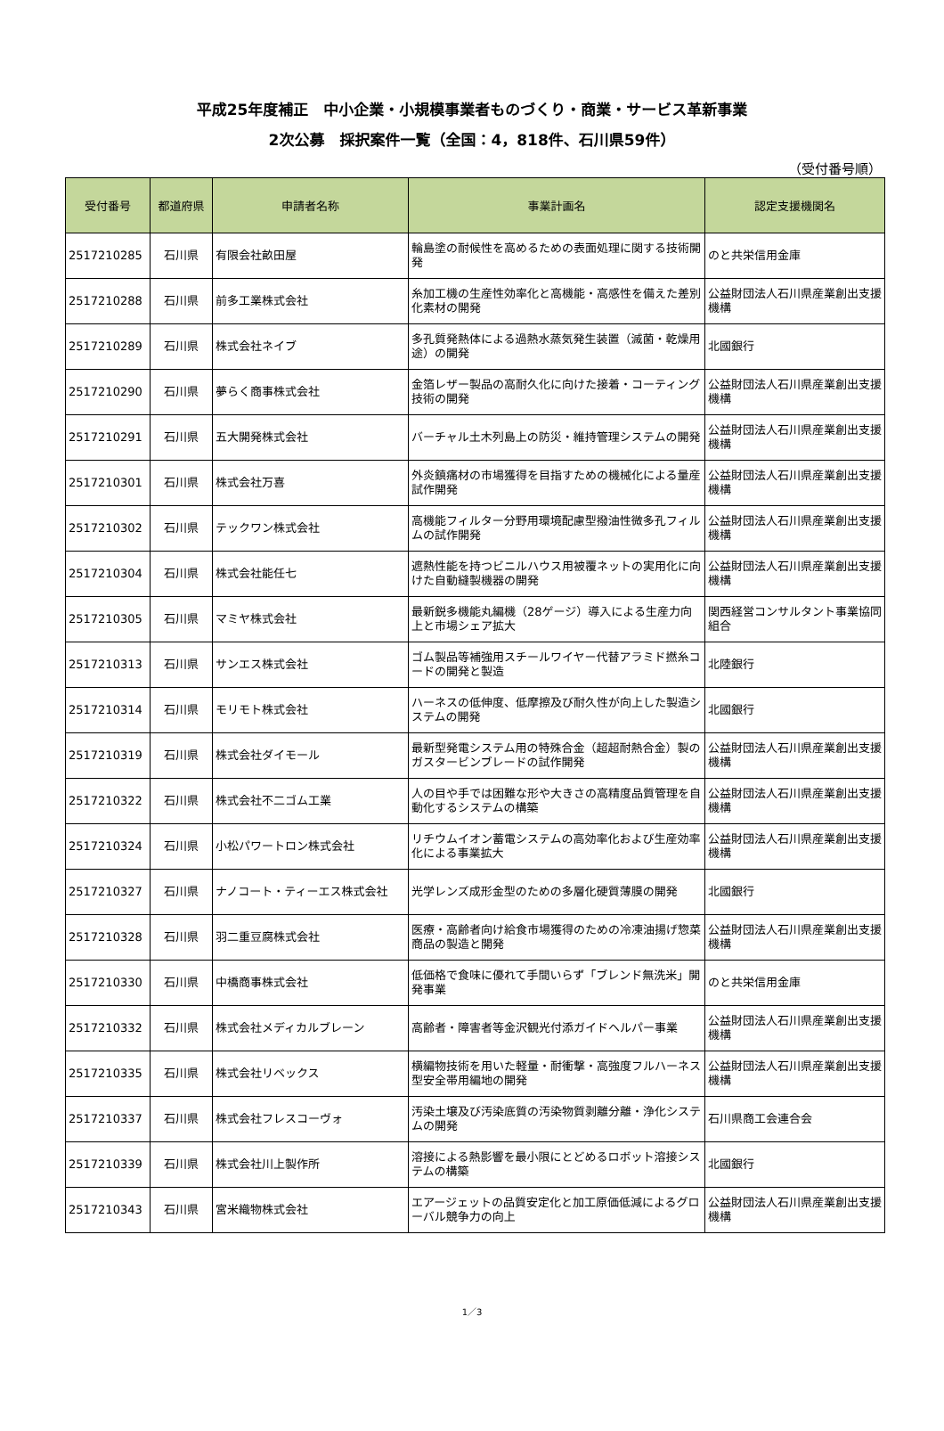平成25年度補正　中小企業・小規模事業者ものづくり・商業・サービス革新事業
2次公募　採択案件一覧（全国：4，818件、石川県59件）
（受付番号順）
| 受付番号 | 都道府県 | 申請者名称 | 事業計画名 | 認定支援機関名 |
| --- | --- | --- | --- | --- |
| 2517210285 | 石川県 | 有限会社畝田屋 | 輪島塗の耐候性を高めるための表面処理に関する技術開発 | のと共栄信用金庫 |
| 2517210288 | 石川県 | 前多工業株式会社 | 糸加工機の生産性効率化と高機能・高感性を備えた差別化素材の開発 | 公益財団法人石川県産業創出支援機構 |
| 2517210289 | 石川県 | 株式会社ネイブ | 多孔質発熱体による過熱水蒸気発生装置（滅菌・乾燥用途）の開発 | 北國銀行 |
| 2517210290 | 石川県 | 夢らく商事株式会社 | 金箔レザー製品の高耐久化に向けた接着・コーティング技術の開発 | 公益財団法人石川県産業創出支援機構 |
| 2517210291 | 石川県 | 五大開発株式会社 | バーチャル土木列島上の防災・維持管理システムの開発 | 公益財団法人石川県産業創出支援機構 |
| 2517210301 | 石川県 | 株式会社万喜 | 外炎鎮痛材の市場獲得を目指すための機械化による量産試作開発 | 公益財団法人石川県産業創出支援機構 |
| 2517210302 | 石川県 | テックワン株式会社 | 高機能フィルター分野用環境配慮型撥油性微多孔フィルムの試作開発 | 公益財団法人石川県産業創出支援機構 |
| 2517210304 | 石川県 | 株式会社能任七 | 遮熱性能を持つビニルハウス用被覆ネットの実用化に向けた自動縫製機器の開発 | 公益財団法人石川県産業創出支援機構 |
| 2517210305 | 石川県 | マミヤ株式会社 | 最新鋭多機能丸編機（28ゲージ）導入による生産力向上と市場シェア拡大 | 関西経営コンサルタント事業協同組合 |
| 2517210313 | 石川県 | サンエス株式会社 | ゴム製品等補強用スチールワイヤー代替アラミド撚糸コードの開発と製造 | 北陸銀行 |
| 2517210314 | 石川県 | モリモト株式会社 | ハーネスの低伸度、低摩擦及び耐久性が向上した製造システムの開発 | 北國銀行 |
| 2517210319 | 石川県 | 株式会社ダイモール | 最新型発電システム用の特殊合金（超超耐熱合金）製のガスタービンブレードの試作開発 | 公益財団法人石川県産業創出支援機構 |
| 2517210322 | 石川県 | 株式会社不二ゴム工業 | 人の目や手では困難な形や大きさの高精度品質管理を自動化するシステムの構築 | 公益財団法人石川県産業創出支援機構 |
| 2517210324 | 石川県 | 小松パワートロン株式会社 | リチウムイオン蓄電システムの高効率化および生産効率化による事業拡大 | 公益財団法人石川県産業創出支援機構 |
| 2517210327 | 石川県 | ナノコート・ティーエス株式会社 | 光学レンズ成形金型のための多層化硬質薄膜の開発 | 北國銀行 |
| 2517210328 | 石川県 | 羽二重豆腐株式会社 | 医療・高齢者向け給食市場獲得のための冷凍油揚げ惣菜商品の製造と開発 | 公益財団法人石川県産業創出支援機構 |
| 2517210330 | 石川県 | 中橋商事株式会社 | 低価格で食味に優れて手間いらず「ブレンド無洗米」開発事業 | のと共栄信用金庫 |
| 2517210332 | 石川県 | 株式会社メディカルブレーン | 高齢者・障害者等金沢観光付添ガイドヘルパー事業 | 公益財団法人石川県産業創出支援機構 |
| 2517210335 | 石川県 | 株式会社リベックス | 横編物技術を用いた軽量・耐衝撃・高強度フルハーネス型安全帯用編地の開発 | 公益財団法人石川県産業創出支援機構 |
| 2517210337 | 石川県 | 株式会社フレスコーヴォ | 汚染土壌及び汚染底質の汚染物質剥離分離・浄化システムの開発 | 石川県商工会連合会 |
| 2517210339 | 石川県 | 株式会社川上製作所 | 溶接による熱影響を最小限にとどめるロボット溶接システムの構築 | 北國銀行 |
| 2517210343 | 石川県 | 宮米織物株式会社 | エアージェットの品質安定化と加工原価低減によるグローバル競争力の向上 | 公益財団法人石川県産業創出支援機構 |
1／3